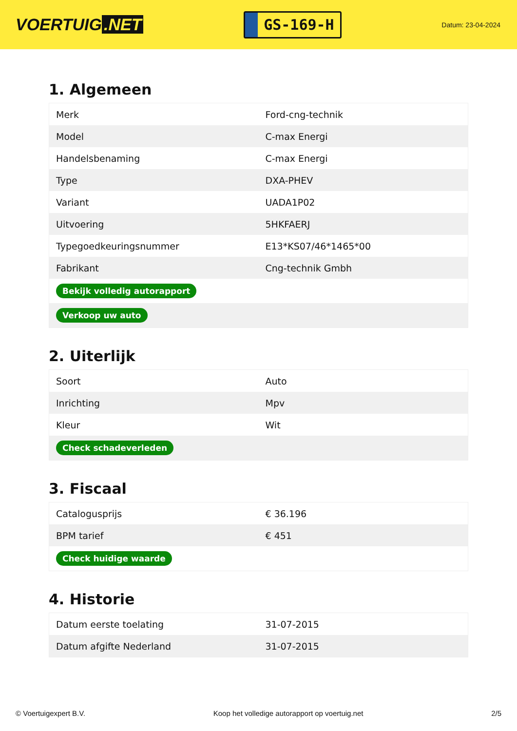VOERTUIG.NET
GS-169-H
Datum: 23-04-2024
1. Algemeen
| Merk | Ford-cng-technik |
| Model | C-max Energi |
| Handelsbenaming | C-max Energi |
| Type | DXA-PHEV |
| Variant | UADA1P02 |
| Uitvoering | 5HKFAERJ |
| Typegoedkeuringsnummer | E13*KS07/46*1465*00 |
| Fabrikant | Cng-technik Gmbh |
| Bekijk volledig autorapport | |
| Verkoop uw auto | |
2. Uiterlijk
| Soort | Auto |
| Inrichting | Mpv |
| Kleur | Wit |
| Check schadeverleden | |
3. Fiscaal
| Catalogusprijs | € 36.196 |
| BPM tarief | € 451 |
| Check huidige waarde | |
4. Historie
| Datum eerste toelating | 31-07-2015 |
| Datum afgifte Nederland | 31-07-2015 |
© Voertuigexpert B.V. Koop het volledige autorapport op voertuig.net 2/5